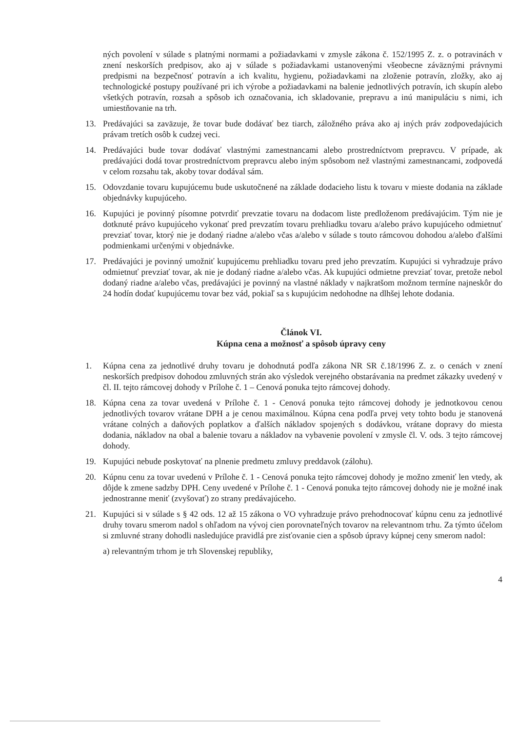ných povolení v súlade s platnými normami a požiadavkami v zmysle zákona č. 152/1995 Z. z. o potravinách v znení neskorších predpisov, ako aj v súlade s požiadavkami ustanovenými všeobecne záväznými právnymi predpismi na bezpečnosť potravín a ich kvalitu, hygienu, požiadavkami na zloženie potravín, zložky, ako aj technologické postupy používané pri ich výrobe a požiadavkami na balenie jednotlivých potravín, ich skupín alebo všetkých potravín, rozsah a spôsob ich označovania, ich skladovanie, prepravu a inú manipuláciu s nimi, ich umiestňovanie na trh.
13. Predávajúci sa zaväzuje, že tovar bude dodávať bez tiarch, záložného práva ako aj iných práv zodpovedajúcich právam tretích osôb k cudzej veci.
14. Predávajúci bude tovar dodávať vlastnými zamestnancami alebo prostredníctvom prepravcu. V prípade, ak predávajúci dodá tovar prostredníctvom prepravcu alebo iným spôsobom než vlastnými zamestnancami, zodpovedá v celom rozsahu tak, akoby tovar dodával sám.
15. Odovzdanie tovaru kupujúcemu bude uskutočnené na základe dodacieho listu k tovaru v mieste dodania na základe objednávky kupujúceho.
16. Kupujúci je povinný písomne potvrdiť prevzatie tovaru na dodacom liste predloženom predávajúcim. Tým nie je dotknuté právo kupujúceho vykonať pred prevzatím tovaru prehliadku tovaru a/alebo právo kupujúceho odmietnuť prevziať tovar, ktorý nie je dodaný riadne a/alebo včas a/alebo v súlade s touto rámcovou dohodou a/alebo ďalšími podmienkami určenými v objednávke.
17. Predávajúci je povinný umožniť kupujúcemu prehliadku tovaru pred jeho prevzatím. Kupujúci si vyhradzuje právo odmietnuť prevziať tovar, ak nie je dodaný riadne a/alebo včas. Ak kupujúci odmietne prevziať tovar, pretože nebol dodaný riadne a/alebo včas, predávajúci je povinný na vlastné náklady v najkratšom možnom termíne najneskôr do 24 hodín dodať kupujúcemu tovar bez vád, pokiaľ sa s kupujúcim nedohodne na dlhšej lehote dodania.
Článok VI.
Kúpna cena a možnosť a spôsob úpravy ceny
1. Kúpna cena za jednotlivé druhy tovaru je dohodnutá podľa zákona NR SR č.18/1996 Z. z. o cenách v znení neskorších predpisov dohodou zmluvných strán ako výsledok verejného obstarávania na predmet zákazky uvedený v čl. II. tejto rámcovej dohody v Prílohe č. 1 – Cenová ponuka tejto rámcovej dohody.
18. Kúpna cena za tovar uvedená v Prílohe č. 1 - Cenová ponuka tejto rámcovej dohody je jednotkovou cenou jednotlivých tovarov vrátane DPH a je cenou maximálnou. Kúpna cena podľa prvej vety tohto bodu je stanovená vrátane colných a daňových poplatkov a ďalších nákladov spojených s dodávkou, vrátane dopravy do miesta dodania, nákladov na obal a balenie tovaru a nákladov na vybavenie povolení v zmysle čl. V. ods. 3 tejto rámcovej dohody.
19. Kupujúci nebude poskytovať na plnenie predmetu zmluvy preddavok (zálohu).
20. Kúpnu cenu za tovar uvedenú v Prílohe č. 1 - Cenová ponuka tejto rámcovej dohody je možno zmeniť len vtedy, ak dôjde k zmene sadzby DPH. Ceny uvedené v Prílohe č. 1 - Cenová ponuka tejto rámcovej dohody nie je možné inak jednostranne meniť (zvyšovať) zo strany predávajúceho.
21. Kupujúci si v súlade s § 42 ods. 12 až 15 zákona o VO vyhradzuje právo prehodnocovať kúpnu cenu za jednotlivé druhy tovaru smerom nadol s ohľadom na vývoj cien porovnateľných tovarov na relevantnom trhu. Za týmto účelom si zmluvné strany dohodli nasledujúce pravidlá pre zisťovanie cien a spôsob úpravy kúpnej ceny smerom nadol:
a) relevantným trhom je trh Slovenskej republiky,
4